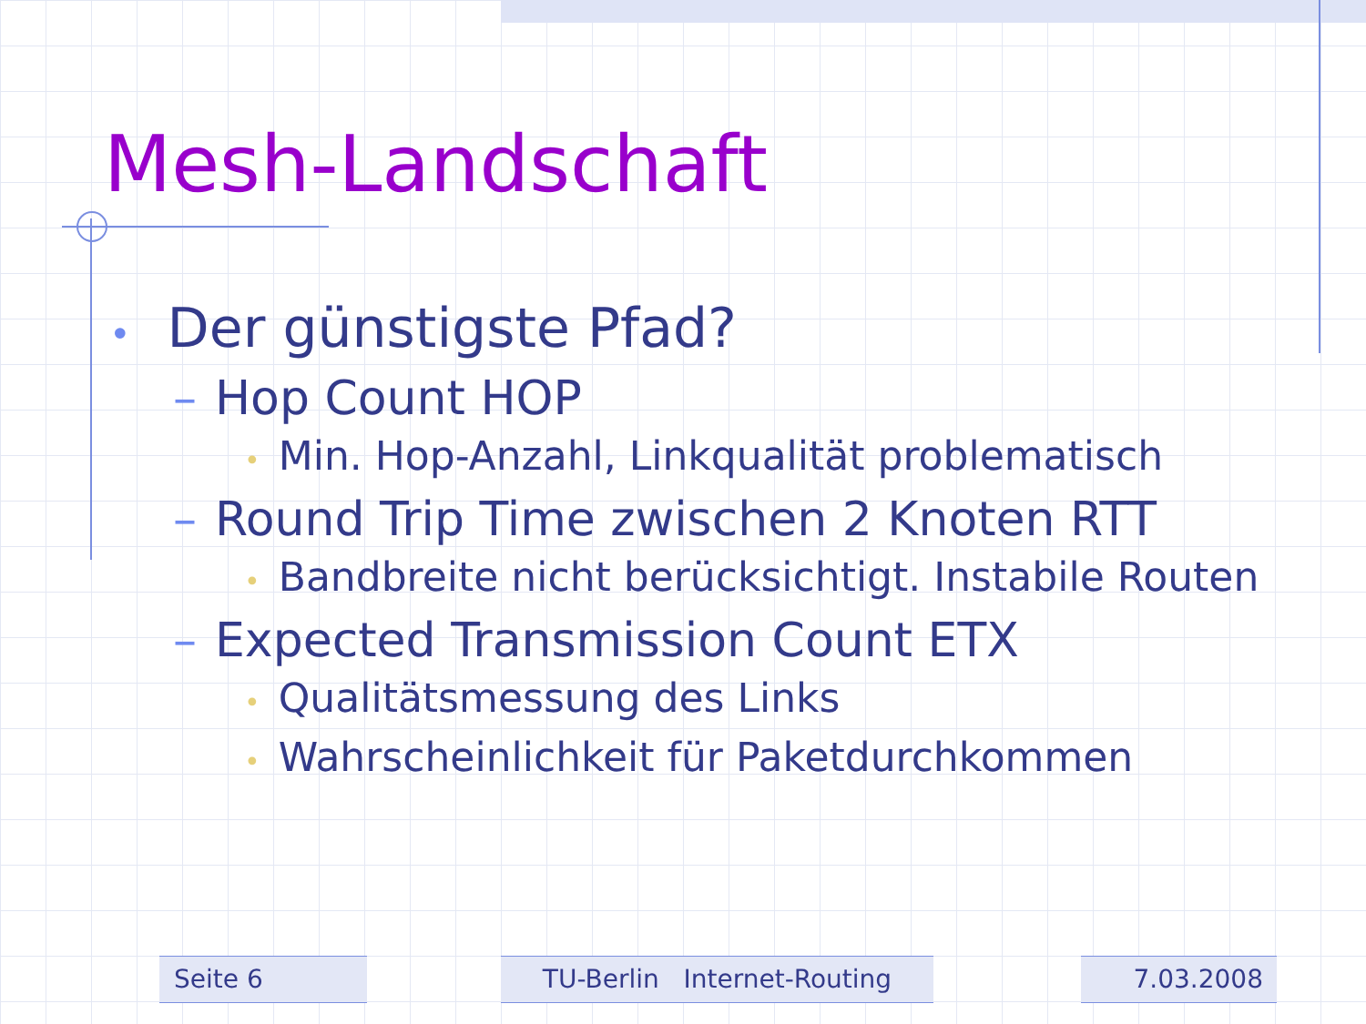Mesh-Landschaft
• Der günstigste Pfad?
– Hop Count HOP
• Min. Hop-Anzahl, Linkqualität problematisch
– Round Trip Time zwischen 2 Knoten RTT
• Bandbreite nicht berücksichtigt. Instabile Routen
– Expected Transmission Count ETX
• Qualitätsmessung des Links
• Wahrscheinlichkeit für Paketdurchkommen
Seite 6 TU-Berlin Internet-Routing 7.03.2008